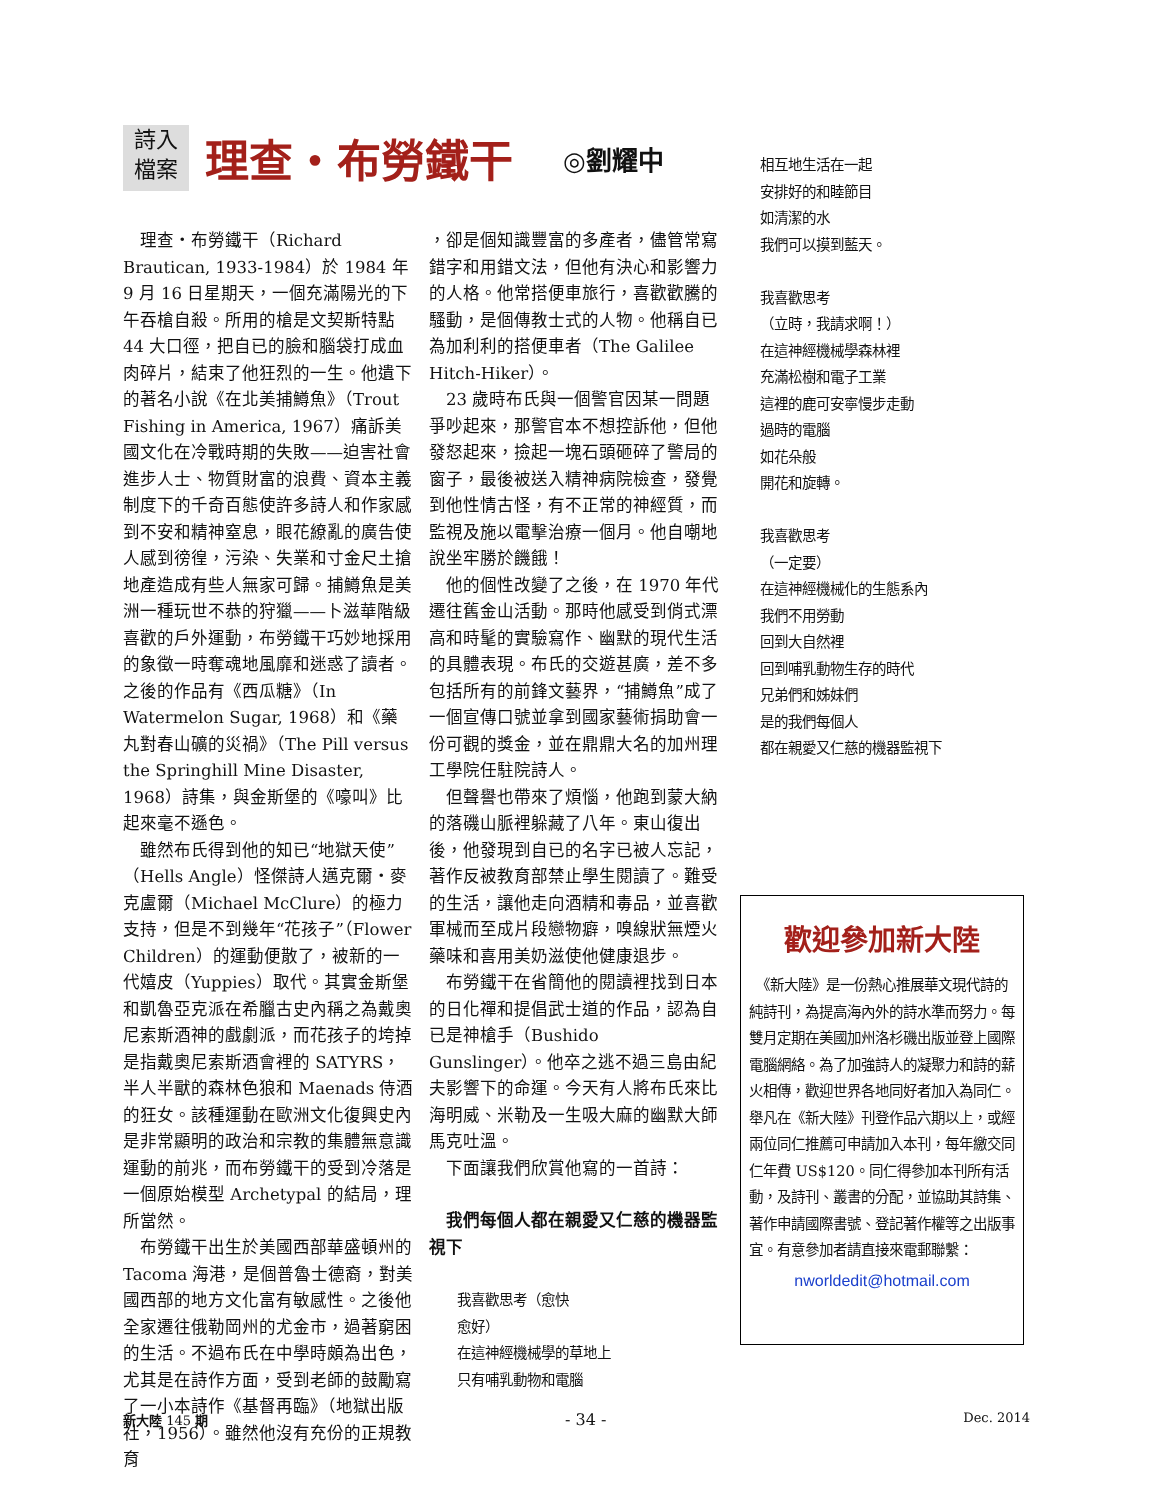詩入
檔案
理查・布勞鐵干
◎劉耀中
　理查・布勞鐵干（Richard Brautican, 1933-1984）於 1984 年 9 月 16 日星期天，一個充滿陽光的下午吞槍自殺。所用的槍是文契斯特點 44 大口徑，把自已的臉和腦袋打成血肉碎片，結束了他狂烈的一生。他遺下的著名小說《在北美捕鱒魚》（Trout Fishing in America, 1967）痛訴美國文化在冷戰時期的失敗——迫害社會進步人士、物質財富的浪費、資本主義制度下的千奇百態使許多詩人和作家感到不安和精神窒息，眼花繚亂的廣告使人感到徬徨，污染、失業和寸金尺土搶地產造成有些人無家可歸。捕鱒魚是美洲一種玩世不恭的狩獵——卜滋華階級喜歡的戶外運動，布勞鐵干巧妙地採用的象徵一時奪魂地風靡和迷惑了讀者。之後的作品有《西瓜糖》（In Watermelon Sugar, 1968）和《藥丸對春山礦的災禍》（The Pill versus the Springhill Mine Disaster, 1968）詩集，與金斯堡的《嚎叫》比起來毫不遜色。
　雖然布氏得到他的知已“地獄天使”（Hells Angle）怪傑詩人邁克爾・麥克盧爾（Michael McClure）的極力支持，但是不到幾年“花孩子”（Flower Children）的運動便散了，被新的一代嬉皮（Yuppies）取代。其實金斯堡和凱魯亞克派在希臘古史內稱之為戴奧尼索斯酒神的戲劇派，而花孩子的垮掉是指戴奧尼索斯酒會裡的 SATYRS，半人半獸的森林色狼和 Maenads 侍酒的狂女。該種運動在歐洲文化復興史內是非常顯明的政治和宗教的集體無意識運動的前兆，而布勞鐵干的受到冷落是一個原始模型 Archetypal 的結局，理所當然。
　布勞鐵干出生於美國西部華盛頓州的 Tacoma 海港，是個普魯士德裔，對美國西部的地方文化富有敏感性。之後他全家遷往俄勒岡州的尤金市，過著窮困的生活。不過布氏在中學時頗為出色，尤其是在詩作方面，受到老師的鼓勵寫了一小本詩作《基督再臨》（地獄出版社，1956）。雖然他沒有充份的正規教育
，卻是個知識豐富的多產者，儘管常寫錯字和用錯文法，但他有決心和影響力的人格。他常搭便車旅行，喜歡歡騰的騷動，是個傳教士式的人物。他稱自已為加利利的搭便車者（The Galilee Hitch-Hiker）。
　23 歲時布氏與一個警官因某一問題爭吵起來，那警官本不想控訴他，但他發怒起來，撿起一塊石頭砸碎了警局的窗子，最後被送入精神病院檢查，發覺到他性情古怪，有不正常的神經質，而監視及施以電擊治療一個月。他自嘲地說坐牢勝於饑餓！
　他的個性改變了之後，在 1970 年代遷往舊金山活動。那時他感受到俏式漂高和時髦的實驗寫作、幽默的現代生活的具體表現。布氏的交遊甚廣，差不多包括所有的前鋒文藝界，“捕鱒魚”成了一個宣傳口號並拿到國家藝術捐助會一份可觀的獎金，並在鼎鼎大名的加州理工學院任駐院詩人。
　但聲譽也帶來了煩惱，他跑到蒙大納的落磯山脈裡躲藏了八年。東山復出後，他發現到自已的名字已被人忘記，著作反被教育部禁止學生閱讀了。難受的生活，讓他走向酒精和毒品，並喜歡軍械而至成片段戀物癖，嗅線狀無煙火藥味和喜用美奶滋使他健康退步。
　布勞鐵干在省簡他的閱讀裡找到日本的日化禪和提倡武士道的作品，認為自已是神槍手（Bushido Gunslinger）。他卒之逃不過三島由紀夫影響下的命運。今天有人將布氏來比海明威、米勒及一生吸大麻的幽默大師馬克吐溫。
　下面讓我們欣賞他寫的一首詩：
　我們每個人都在親愛又仁慈的機器監視下
我喜歡思考（愈快
愈好）
在這神經機械學的草地上
只有哺乳動物和電腦
相互地生活在一起
安排好的和睦節目
如清潔的水
我們可以摸到藍天。
我喜歡思考
（立時，我請求啊！）
在這神經機械學森林裡
充滿松樹和電子工業
這裡的鹿可安寧慢步走動
過時的電腦
如花朵般
開花和旋轉。
我喜歡思考
（一定要）
在這神經機械化的生態系內
我們不用勞動
回到大自然裡
回到哺乳動物生存的時代
兄弟們和姊妹們
是的我們每個人
都在親愛又仁慈的機器監視下
歡迎參加新大陸
　《新大陸》是一份熱心推展華文現代詩的純詩刊，為提高海內外的詩水準而努力。每雙月定期在美國加州洛杉磯出版並登上國際電腦網絡。為了加強詩人的凝聚力和詩的薪火相傳，歡迎世界各地同好者加入為同仁。舉凡在《新大陸》刊登作品六期以上，或經兩位同仁推薦可申請加入本刊，每年繳交同仁年費 US$120。同仁得參加本刊所有活動，及詩刊、叢書的分配，並協助其詩集、著作申請國際書號、登記著作權等之出版事宜。有意參加者請直接來電郵聯繫：
nworldedit@hotmail.com
新大陸 145 期 - 34 - Dec. 2014